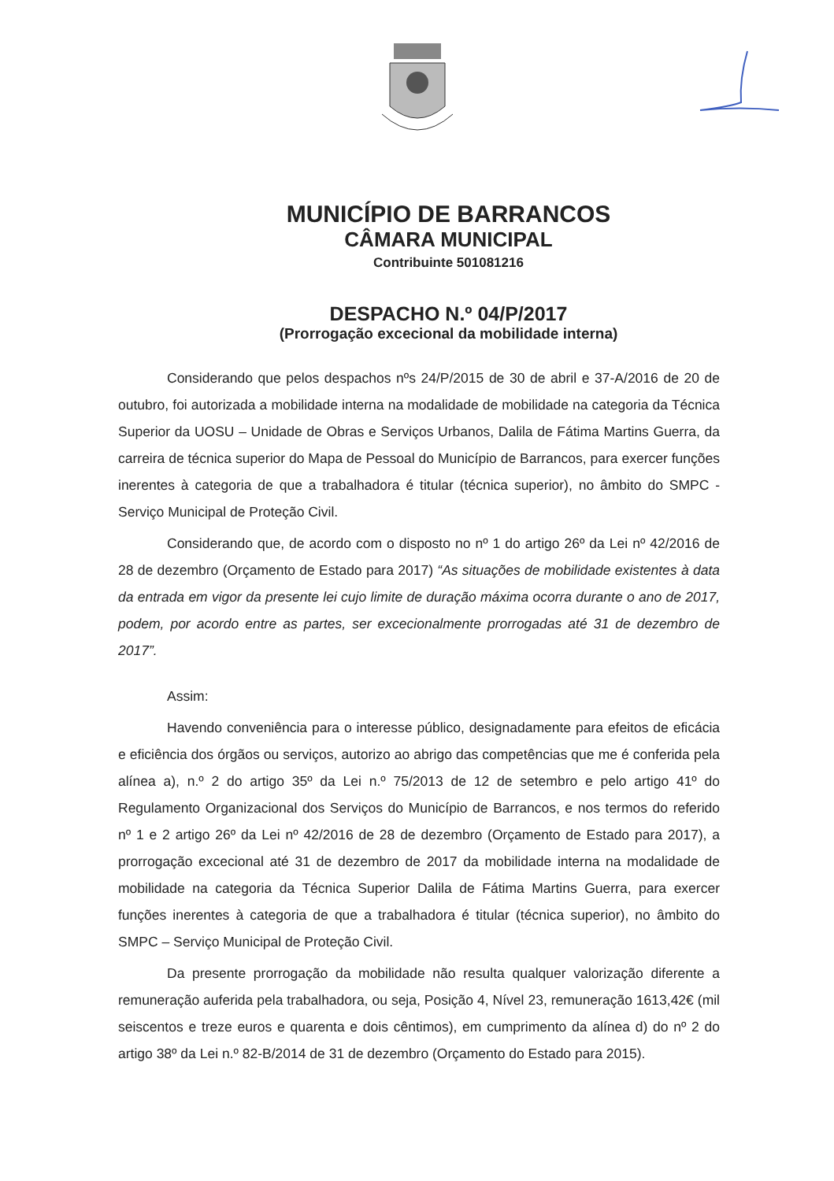MUNICÍPIO DE BARRANCOS
CÂMARA MUNICIPAL
Contribuinte 501081216
DESPACHO N.º 04/P/2017
(Prorrogação excecional da mobilidade interna)
Considerando que pelos despachos nºs 24/P/2015 de 30 de abril e 37-A/2016 de 20 de outubro, foi autorizada a mobilidade interna na modalidade de mobilidade na categoria da Técnica Superior da UOSU – Unidade de Obras e Serviços Urbanos, Dalila de Fátima Martins Guerra, da carreira de técnica superior do Mapa de Pessoal do Município de Barrancos, para exercer funções inerentes à categoria de que a trabalhadora é titular (técnica superior), no âmbito do SMPC - Serviço Municipal de Proteção Civil.
Considerando que, de acordo com o disposto no nº 1 do artigo 26º da Lei nº 42/2016 de 28 de dezembro (Orçamento de Estado para 2017) “As situações de mobilidade existentes à data da entrada em vigor da presente lei cujo limite de duração máxima ocorra durante o ano de 2017, podem, por acordo entre as partes, ser excecionalmente prorrogadas até 31 de dezembro de 2017”.
Assim:
Havendo conveniência para o interesse público, designadamente para efeitos de eficácia e eficiência dos órgãos ou serviços, autorizo ao abrigo das competências que me é conferida pela alínea a), n.º 2 do artigo 35º da Lei n.º 75/2013 de 12 de setembro e pelo artigo 41º do Regulamento Organizacional dos Serviços do Município de Barrancos, e nos termos do referido nº 1 e 2 artigo 26º da Lei nº 42/2016 de 28 de dezembro (Orçamento de Estado para 2017), a prorrogação excecional até 31 de dezembro de 2017 da mobilidade interna na modalidade de mobilidade na categoria da Técnica Superior Dalila de Fátima Martins Guerra, para exercer funções inerentes à categoria de que a trabalhadora é titular (técnica superior), no âmbito do SMPC – Serviço Municipal de Proteção Civil.
Da presente prorrogação da mobilidade não resulta qualquer valorização diferente a remuneração auferida pela trabalhadora, ou seja, Posição 4, Nível 23, remuneração 1613,42€ (mil seiscentos e treze euros e quarenta e dois cêntimos), em cumprimento da alínea d) do nº 2 do artigo 38º da Lei n.º 82-B/2014 de 31 de dezembro (Orçamento do Estado para 2015).